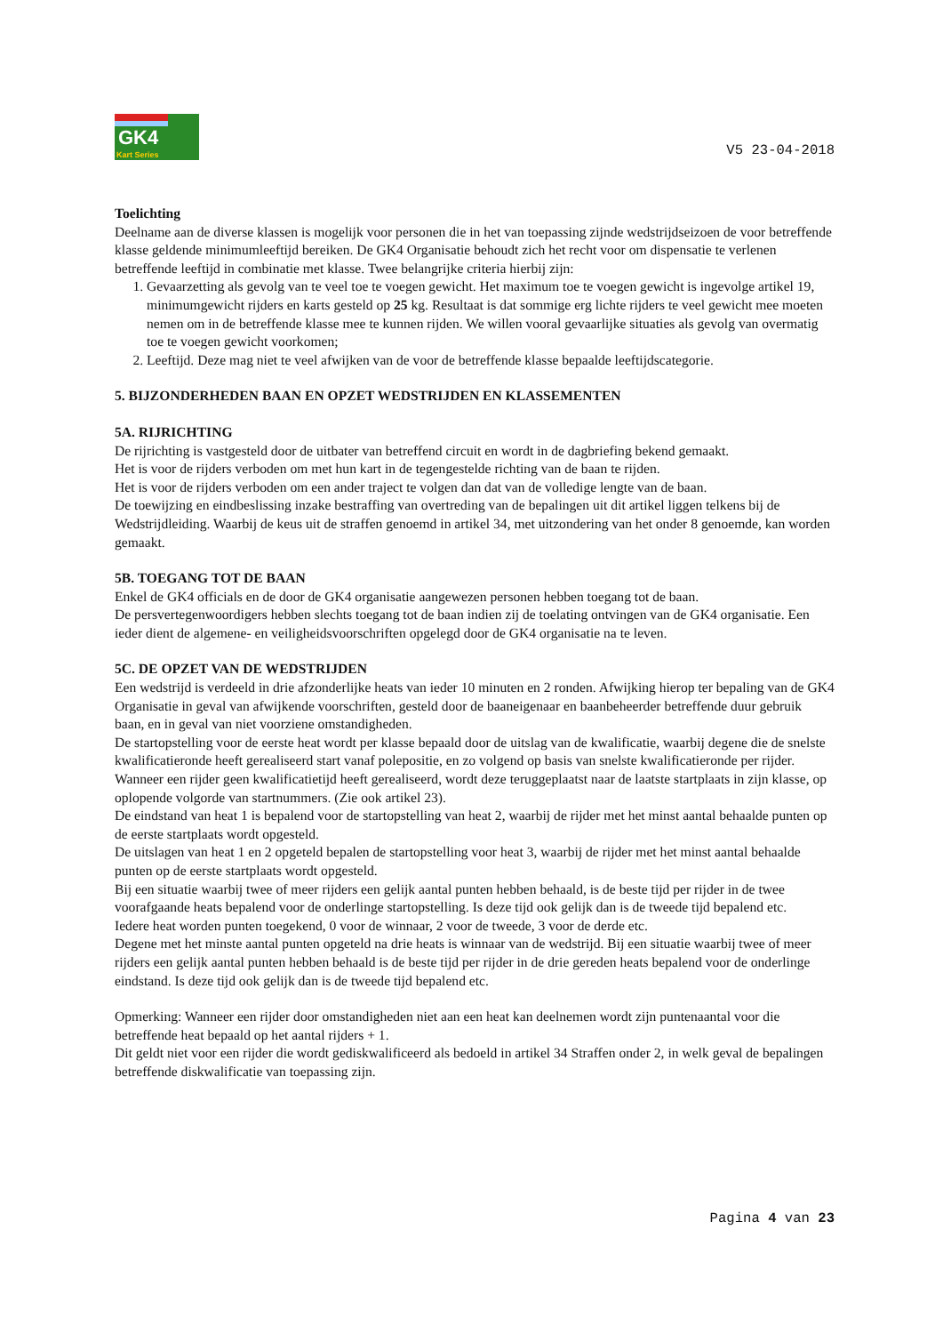GK4
Kart Series
V5 23-04-2018
Toelichting
Deelname aan de diverse klassen is mogelijk voor personen die in het van toepassing zijnde wedstrijdseizoen de voor betreffende klasse geldende minimumleeftijd bereiken. De GK4 Organisatie behoudt zich het recht voor om dispensatie te verlenen betreffende leeftijd in combinatie met klasse. Twee belangrijke criteria hierbij zijn:
1. Gevaarzetting als gevolg van te veel toe te voegen gewicht. Het maximum toe te voegen gewicht is ingevolge artikel 19, minimumgewicht rijders en karts gesteld op 25 kg. Resultaat is dat sommige erg lichte rijders te veel gewicht mee moeten nemen om in de betreffende klasse mee te kunnen rijden. We willen vooral gevaarlijke situaties als gevolg van overmatig toe te voegen gewicht voorkomen;
2. Leeftijd. Deze mag niet te veel afwijken van de voor de betreffende klasse bepaalde leeftijdscategorie.
5. BIJZONDERHEDEN BAAN EN OPZET WEDSTRIJDEN EN KLASSEMENTEN
5A. RIJRICHTING
De rijrichting is vastgesteld door de uitbater van betreffend circuit en wordt in de dagbriefing bekend gemaakt.
Het is voor de rijders verboden om met hun kart in de tegengestelde richting van de baan te rijden.
Het is voor de rijders verboden om een ander traject te volgen dan dat van de volledige lengte van de baan.
De toewijzing en eindbeslissing inzake bestraffing van overtreding van de bepalingen uit dit artikel liggen telkens bij de Wedstrijdleiding. Waarbij de keus uit de straffen genoemd in artikel 34, met uitzondering van het onder 8 genoemde, kan worden gemaakt.
5B. TOEGANG TOT DE BAAN
Enkel de GK4 officials en de door de GK4 organisatie aangewezen personen hebben toegang tot de baan.
De persvertegenwoordigers hebben slechts toegang tot de baan indien zij de toelating ontvingen van de GK4 organisatie. Een ieder dient de algemene- en veiligheidsvoorschriften opgelegd door de GK4 organisatie na te leven.
5C. DE OPZET VAN DE WEDSTRIJDEN
Een wedstrijd is verdeeld in drie afzonderlijke heats van ieder 10 minuten en 2 ronden. Afwijking hierop ter bepaling van de GK4 Organisatie in geval van afwijkende voorschriften, gesteld door de baaneigenaar en baanbeheerder betreffende duur gebruik baan, en in geval van niet voorziene omstandigheden.
De startopstelling voor de eerste heat wordt per klasse bepaald door de uitslag van de kwalificatie, waarbij degene die de snelste kwalificatieronde heeft gerealiseerd start vanaf polepositie, en zo volgend op basis van snelste kwalificatieronde per rijder.
Wanneer een rijder geen kwalificatietijd heeft gerealiseerd, wordt deze teruggeplaatst naar de laatste startplaats in zijn klasse, op oplopende volgorde van startnummers. (Zie ook artikel 23).
De eindstand van heat 1 is bepalend voor de startopstelling van heat 2, waarbij de rijder met het minst aantal behaalde punten op de eerste startplaats wordt opgesteld.
De uitslagen van heat 1 en 2 opgeteld bepalen de startopstelling voor heat 3, waarbij de rijder met het minst aantal behaalde punten op de eerste startplaats wordt opgesteld.
Bij een situatie waarbij twee of meer rijders een gelijk aantal punten hebben behaald, is de beste tijd per rijder in de twee voorafgaande heats bepalend voor de onderlinge startopstelling. Is deze tijd ook gelijk dan is de tweede tijd bepalend etc.
Iedere heat worden punten toegekend, 0 voor de winnaar, 2 voor de tweede, 3 voor de derde etc.
Degene met het minste aantal punten opgeteld na drie heats is winnaar van de wedstrijd. Bij een situatie waarbij twee of meer rijders een gelijk aantal punten hebben behaald is de beste tijd per rijder in de drie gereden heats bepalend voor de onderlinge eindstand. Is deze tijd ook gelijk dan is de tweede tijd bepalend etc.
Opmerking: Wanneer een rijder door omstandigheden niet aan een heat kan deelnemen wordt zijn puntenaantal voor die betreffende heat bepaald op het aantal rijders + 1.
Dit geldt niet voor een rijder die wordt gediskwalificeerd als bedoeld in artikel 34 Straffen onder 2, in welk geval de bepalingen betreffende diskwalificatie van toepassing zijn.
Pagina 4 van 23